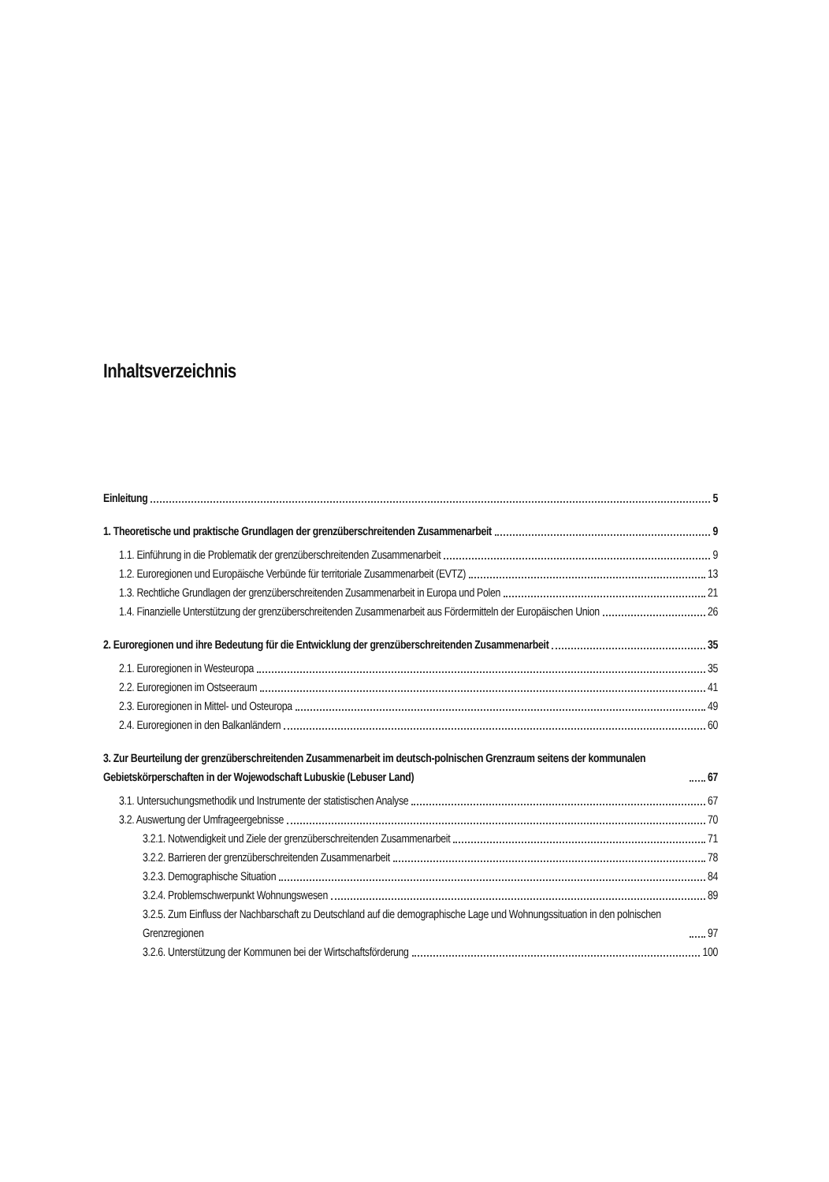Inhaltsverzeichnis
Einleitung 5
1. Theoretische und praktische Grundlagen der grenzüberschreitenden Zusammenarbeit 9
1.1. Einführung in die Problematik der grenzüberschreitenden Zusammenarbeit 9
1.2. Euroregionen und Europäische Verbünde für territoriale Zusammenarbeit (EVTZ) 13
1.3. Rechtliche Grundlagen der grenzüberschreitenden Zusammenarbeit in Europa und Polen 21
1.4. Finanzielle Unterstützung der grenzüberschreitenden Zusammenarbeit aus Fördermitteln der Europäischen Union 26
2. Euroregionen und ihre Bedeutung für die Entwicklung der grenzüberschreitenden Zusammenarbeit 35
2.1. Euroregionen in Westeuropa 35
2.2. Euroregionen im Ostseeraum 41
2.3. Euroregionen in Mittel- und Osteuropa 49
2.4. Euroregionen in den Balkanländern 60
3. Zur Beurteilung der grenzüberschreitenden Zusammenarbeit im deutsch-polnischen Grenzraum seitens der kommunalen Gebietskörperschaften in der Wojewodschaft Lubuskie (Lebuser Land) 67
3.1. Untersuchungsmethodik und Instrumente der statistischen Analyse 67
3.2. Auswertung der Umfrageergebnisse 70
3.2.1. Notwendigkeit und Ziele der grenzüberschreitenden Zusammenarbeit 71
3.2.2. Barrieren der grenzüberschreitenden Zusammenarbeit 78
3.2.3. Demographische Situation 84
3.2.4. Problemschwerpunkt Wohnungswesen 89
3.2.5. Zum Einfluss der Nachbarschaft zu Deutschland auf die demographische Lage und Wohnungssituation in den polnischen Grenzregionen 97
3.2.6. Unterstützung der Kommunen bei der Wirtschaftsförderung 100